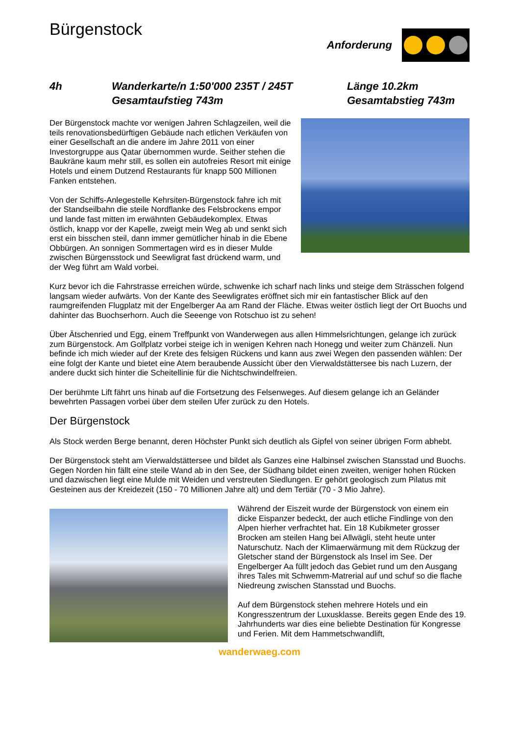Bürgenstock
Anforderung
4h
Wanderkarte/n 1:50'000 235T / 245T
Gesamtaufstieg 743m
Länge 10.2km
Gesamtabstieg 743m
Der Bürgenstock machte vor wenigen Jahren Schlagzeilen, weil die teils renovationsbedürftigen Gebäude nach etlichen Verkäufen von einer Gesellschaft an die andere im Jahre 2011 von einer Investorgruppe aus Qatar übernommen wurde. Seither stehen die Baukräne kaum mehr still, es sollen ein autofreies Resort mit einige Hotels und einem Dutzend Restaurants für knapp 500 Millionen Fanken entstehen.
Von der Schiffs-Anlegestelle Kehrsiten-Bürgenstock fahre ich mit der Standseilbahn die steile Nordflanke des Felsbrockens empor und lande fast mitten im erwähnten Gebäudekomplex. Etwas östlich, knapp vor der Kapelle, zweigt mein Weg ab und senkt sich erst ein bisschen steil, dann immer gemütlicher hinab in die Ebene Obbürgen. An sonnigen Sommertagen wird es in dieser Mulde zwischen Bürgensstock und Seewligrat fast drückend warm, und der Weg führt am Wald vorbei.
Kurz bevor ich die Fahrstrasse erreichen würde, schwenke ich scharf nach links und steige dem Strässchen folgend langsam wieder aufwärts. Von der Kante des Seewligrates eröffnet sich mir ein fantastischer Blick auf den raumgreifenden Flugplatz mit der Engelberger Aa am Rand der Fläche. Etwas weiter östlich liegt der Ort Buochs und dahinter das Buochserhorn. Auch die Seeenge von Rotschuo ist zu sehen!
Über Ätschenried und Egg, einem Treffpunkt von Wanderwegen aus allen Himmelsrichtungen, gelange ich zurück zum Bürgenstock. Am Golfplatz vorbei steige ich in wenigen Kehren nach Honegg und weiter zum Chänzeli. Nun befinde ich mich wieder auf der Krete des felsigen Rückens und kann aus zwei Wegen den passenden wählen: Der eine folgt der Kante und bietet eine Atem beraubende Aussicht über den Vierwaldstättersee bis nach Luzern, der andere duckt sich hinter die Scheitellinie für die Nichtschwindelfreien.
Der berühmte Lift fährt uns hinab auf die Fortsetzung des Felsenweges. Auf diesem gelange ich an Geländer bewehrten Passagen vorbei über dem steilen Ufer zurück zu den Hotels.
Der Bürgenstock
Als Stock werden Berge benannt, deren Höchster Punkt sich deutlich als Gipfel von seiner übrigen Form abhebt.
Der Bürgenstock steht am Vierwaldstättersee und bildet als Ganzes eine Halbinsel zwischen Stansstad und Buochs. Gegen Norden hin fällt eine steile Wand ab in den See, der Südhang bildet einen zweiten, weniger hohen Rücken und dazwischen liegt eine Mulde mit Weiden und verstreuten Siedlungen. Er gehört geologisch zum Pilatus mit Gesteinen aus der Kreidezeit (150 - 70 Millionen Jahre alt) und dem Tertiär (70 - 3 Mio Jahre).
Während der Eiszeit wurde der Bürgenstock von einem ein dicke Eispanzer bedeckt, der auch etliche Findlinge von den Alpen hierher verfrachtet hat. Ein 18 Kubikmeter grosser Brocken am steilen Hang bei Allwägli, steht heute unter Naturschutz. Nach der Klimaerwärmung mit dem Rückzug der Gletscher stand der Bürgenstock als Insel im See. Der Engelberger Aa füllt jedoch das Gebiet rund um den Ausgang ihres Tales mit Schwemm-Matrerial auf und schuf so die flache Niedreung zwischen Stansstad und Buochs.
Auf dem Bürgenstock stehen mehrere Hotels und ein Kongresszentrum der Luxusklasse. Bereits gegen Ende des 19. Jahrhunderts war dies eine beliebte Destination für Kongresse und Ferien. Mit dem Hammetschwandlift,
wanderwaeg.com